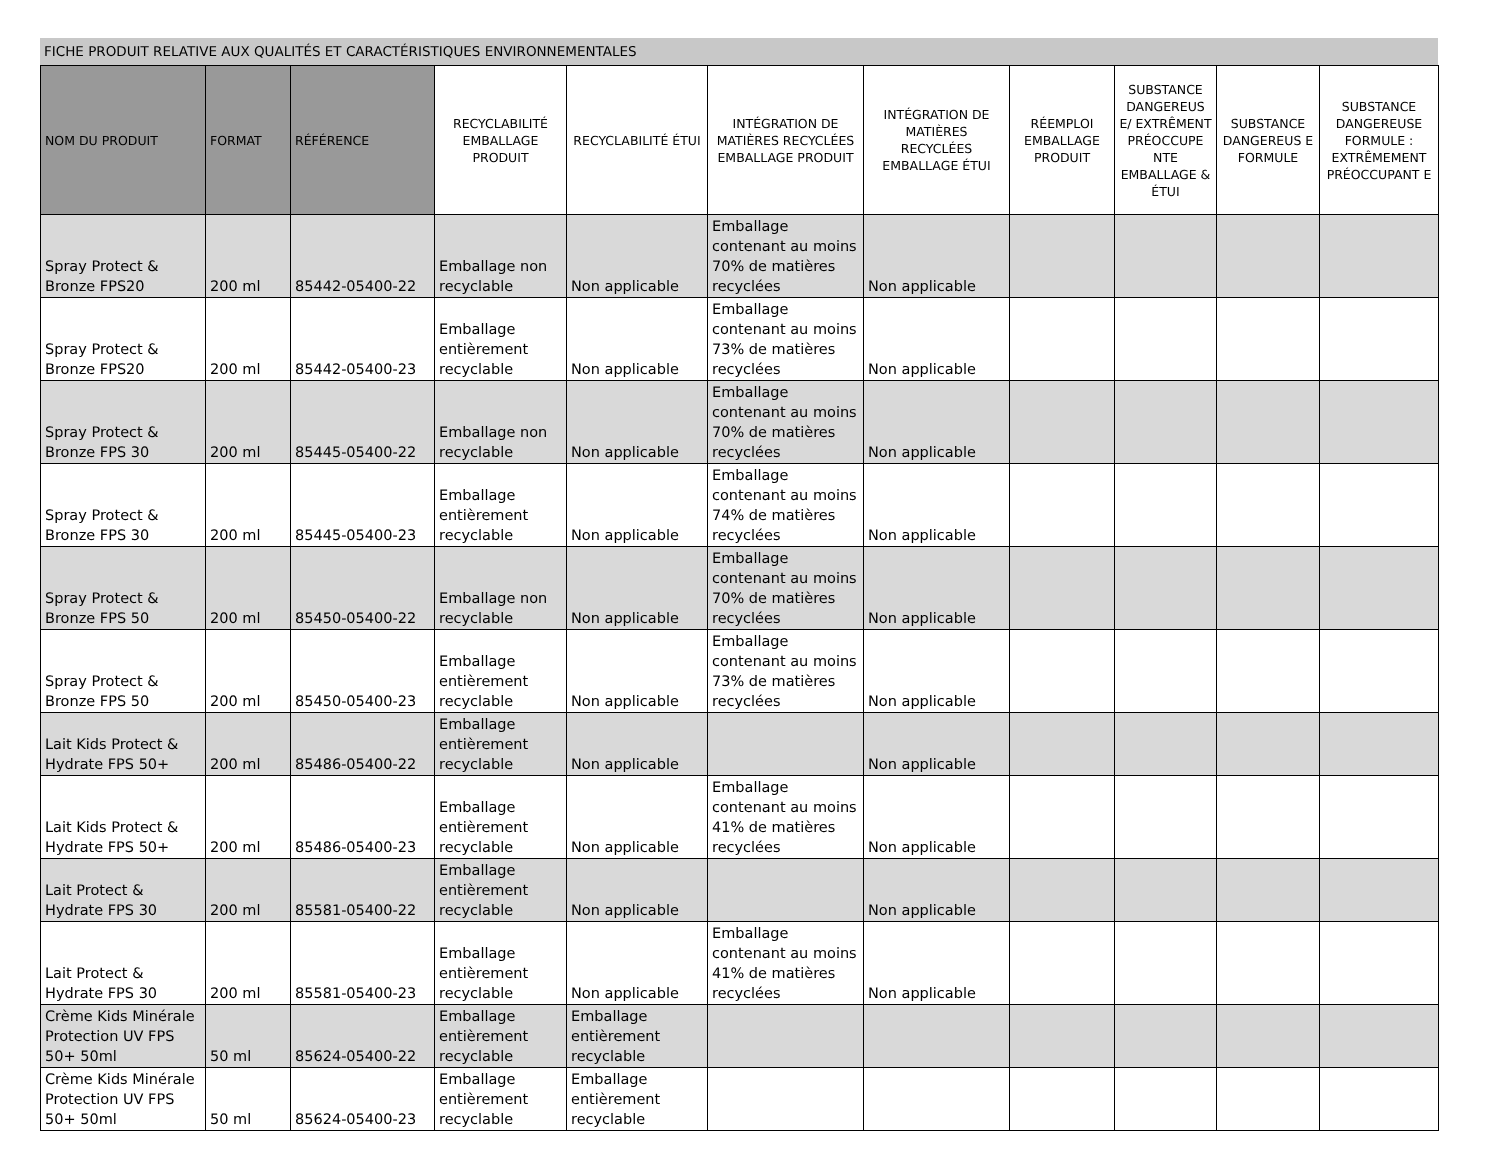FICHE PRODUIT RELATIVE AUX QUALITÉS ET CARACTÉRISTIQUES ENVIRONNEMENTALES
| NOM DU PRODUIT | FORMAT | RÉFÉRENCE | RECYCLABILITÉ EMBALLAGE PRODUIT | RECYCLABILITÉ ÉTUI | INTÉGRATION DE MATIÈRES RECYCLÉES EMBALLAGE PRODUIT | INTÉGRATION DE MATIÈRES RECYCLÉES EMBALLAGE ÉTUI | RÉEMPLOI EMBALLAGE PRODUIT | SUBSTANCE DANGEREUS E/ EXTRÊMENT PRÉOCCUPE NTE EMBALLAGE & ÉTUI | SUBSTANCE DANGEREUS E FORMULE | SUBSTANCE DANGEREUSE FORMULE : EXTRÊMEMENT PRÉOCCUPANT E |
| --- | --- | --- | --- | --- | --- | --- | --- | --- | --- | --- |
| Spray Protect & Bronze FPS20 | 200 ml | 85442-05400-22 | Emballage non recyclable | Non applicable | Emballage contenant au moins 70% de matières recyclées | Non applicable | | | | |
| Spray Protect & Bronze FPS20 | 200 ml | 85442-05400-23 | Emballage entièrement recyclable | Non applicable | Emballage contenant au moins 73% de matières recyclées | Non applicable | | | | |
| Spray Protect & Bronze FPS 30 | 200 ml | 85445-05400-22 | Emballage non recyclable | Non applicable | Emballage contenant au moins 70% de matières recyclées | Non applicable | | | | |
| Spray Protect & Bronze FPS 30 | 200 ml | 85445-05400-23 | Emballage entièrement recyclable | Non applicable | Emballage contenant au moins 74% de matières recyclées | Non applicable | | | | |
| Spray Protect & Bronze FPS 50 | 200 ml | 85450-05400-22 | Emballage non recyclable | Non applicable | Emballage contenant au moins 70% de matières recyclées | Non applicable | | | | |
| Spray Protect & Bronze FPS 50 | 200 ml | 85450-05400-23 | Emballage entièrement recyclable | Non applicable | Emballage contenant au moins 73% de matières recyclées | Non applicable | | | | |
| Lait Kids Protect & Hydrate FPS 50+ | 200 ml | 85486-05400-22 | Emballage entièrement recyclable | Non applicable | | Non applicable | | | | |
| Lait Kids Protect & Hydrate FPS 50+ | 200 ml | 85486-05400-23 | Emballage entièrement recyclable | Non applicable | Emballage contenant au moins 41% de matières recyclées | Non applicable | | | | |
| Lait Protect & Hydrate FPS 30 | 200 ml | 85581-05400-22 | Emballage entièrement recyclable | Non applicable | | Non applicable | | | | |
| Lait Protect & Hydrate FPS 30 | 200 ml | 85581-05400-23 | Emballage entièrement recyclable | Non applicable | Emballage contenant au moins 41% de matières recyclées | Non applicable | | | | |
| Crème Kids Minérale Protection UV FPS 50+ 50ml | 50 ml | 85624-05400-22 | Emballage entièrement recyclable | Emballage entièrement recyclable | | | | | | |
| Crème Kids Minérale Protection UV FPS 50+ 50ml | 50 ml | 85624-05400-23 | Emballage entièrement recyclable | Emballage entièrement recyclable | | | | | | |